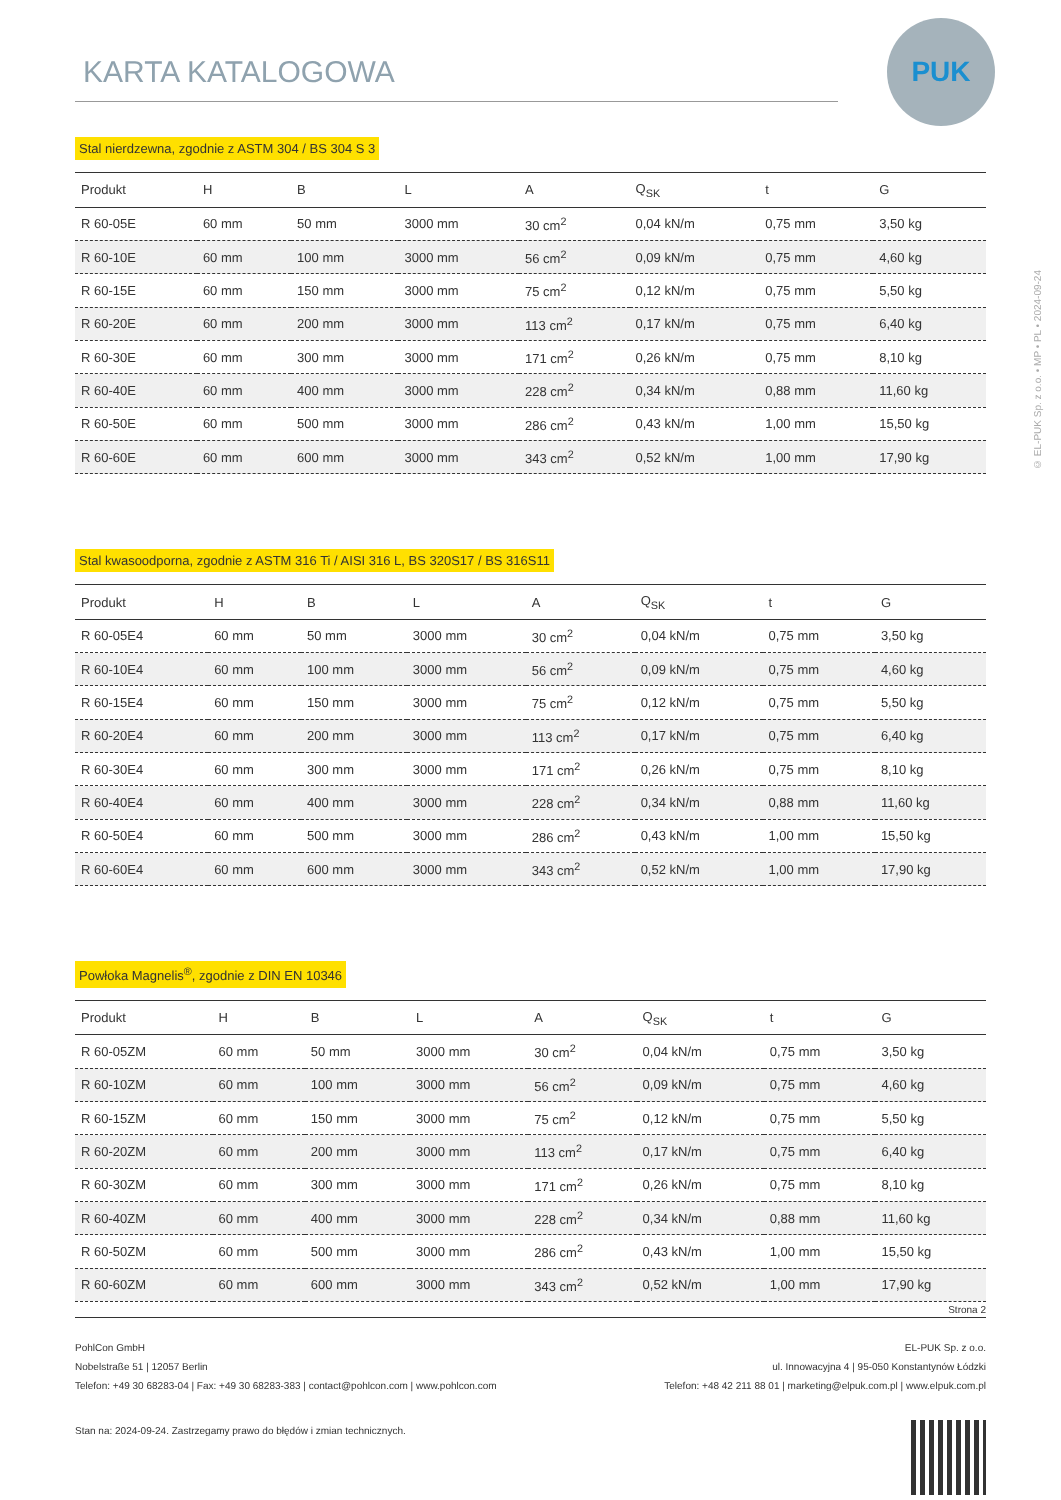PUK
© EL-PUK Sp. z o.o. • MP • PL • 2024-09-24
KARTA KATALOGOWA
Stal nierdzewna, zgodnie z ASTM 304 / BS 304 S 3
| Produkt | H | B | L | A | Q<sub>SK</sub> | t | G |
| --- | --- | --- | --- | --- | --- | --- | --- |
| R 60-05E | 60 mm | 50 mm | 3000 mm | 30 cm<sup>2</sup> | 0,04 kN/m | 0,75 mm | 3,50 kg |
| R 60-10E | 60 mm | 100 mm | 3000 mm | 56 cm<sup>2</sup> | 0,09 kN/m | 0,75 mm | 4,60 kg |
| R 60-15E | 60 mm | 150 mm | 3000 mm | 75 cm<sup>2</sup> | 0,12 kN/m | 0,75 mm | 5,50 kg |
| R 60-20E | 60 mm | 200 mm | 3000 mm | 113 cm<sup>2</sup> | 0,17 kN/m | 0,75 mm | 6,40 kg |
| R 60-30E | 60 mm | 300 mm | 3000 mm | 171 cm<sup>2</sup> | 0,26 kN/m | 0,75 mm | 8,10 kg |
| R 60-40E | 60 mm | 400 mm | 3000 mm | 228 cm<sup>2</sup> | 0,34 kN/m | 0,88 mm | 11,60 kg |
| R 60-50E | 60 mm | 500 mm | 3000 mm | 286 cm<sup>2</sup> | 0,43 kN/m | 1,00 mm | 15,50 kg |
| R 60-60E | 60 mm | 600 mm | 3000 mm | 343 cm<sup>2</sup> | 0,52 kN/m | 1,00 mm | 17,90 kg |
Stal kwasoodporna, zgodnie z ASTM 316 Ti / AISI 316 L, BS 320S17 / BS 316S11
| Produkt | H | B | L | A | Q<sub>SK</sub> | t | G |
| --- | --- | --- | --- | --- | --- | --- | --- |
| R 60-05E4 | 60 mm | 50 mm | 3000 mm | 30 cm<sup>2</sup> | 0,04 kN/m | 0,75 mm | 3,50 kg |
| R 60-10E4 | 60 mm | 100 mm | 3000 mm | 56 cm<sup>2</sup> | 0,09 kN/m | 0,75 mm | 4,60 kg |
| R 60-15E4 | 60 mm | 150 mm | 3000 mm | 75 cm<sup>2</sup> | 0,12 kN/m | 0,75 mm | 5,50 kg |
| R 60-20E4 | 60 mm | 200 mm | 3000 mm | 113 cm<sup>2</sup> | 0,17 kN/m | 0,75 mm | 6,40 kg |
| R 60-30E4 | 60 mm | 300 mm | 3000 mm | 171 cm<sup>2</sup> | 0,26 kN/m | 0,75 mm | 8,10 kg |
| R 60-40E4 | 60 mm | 400 mm | 3000 mm | 228 cm<sup>2</sup> | 0,34 kN/m | 0,88 mm | 11,60 kg |
| R 60-50E4 | 60 mm | 500 mm | 3000 mm | 286 cm<sup>2</sup> | 0,43 kN/m | 1,00 mm | 15,50 kg |
| R 60-60E4 | 60 mm | 600 mm | 3000 mm | 343 cm<sup>2</sup> | 0,52 kN/m | 1,00 mm | 17,90 kg |
Powłoka Magnelis<sup>®</sup>, zgodnie z DIN EN 10346
| Produkt | H | B | L | A | Q<sub>SK</sub> | t | G |
| --- | --- | --- | --- | --- | --- | --- | --- |
| R 60-05ZM | 60 mm | 50 mm | 3000 mm | 30 cm<sup>2</sup> | 0,04 kN/m | 0,75 mm | 3,50 kg |
| R 60-10ZM | 60 mm | 100 mm | 3000 mm | 56 cm<sup>2</sup> | 0,09 kN/m | 0,75 mm | 4,60 kg |
| R 60-15ZM | 60 mm | 150 mm | 3000 mm | 75 cm<sup>2</sup> | 0,12 kN/m | 0,75 mm | 5,50 kg |
| R 60-20ZM | 60 mm | 200 mm | 3000 mm | 113 cm<sup>2</sup> | 0,17 kN/m | 0,75 mm | 6,40 kg |
| R 60-30ZM | 60 mm | 300 mm | 3000 mm | 171 cm<sup>2</sup> | 0,26 kN/m | 0,75 mm | 8,10 kg |
| R 60-40ZM | 60 mm | 400 mm | 3000 mm | 228 cm<sup>2</sup> | 0,34 kN/m | 0,88 mm | 11,60 kg |
| R 60-50ZM | 60 mm | 500 mm | 3000 mm | 286 cm<sup>2</sup> | 0,43 kN/m | 1,00 mm | 15,50 kg |
| R 60-60ZM | 60 mm | 600 mm | 3000 mm | 343 cm<sup>2</sup> | 0,52 kN/m | 1,00 mm | 17,90 kg |
Strona 2
PohlCon GmbH
Nobelstraße 51 | 12057 Berlin
Telefon: +49 30 68283-04 | Fax: +49 30 68283-383 | contact@pohlcon.com | www.pohlcon.com
EL-PUK Sp. z o.o.
ul. Innowacyjna 4 | 95-050 Konstantynów Łódzki
Telefon: +48 42 211 88 01 | marketing@elpuk.com.pl | www.elpuk.com.pl
Stan na: 2024-09-24. Zastrzegamy prawo do błędów i zmian technicznych.